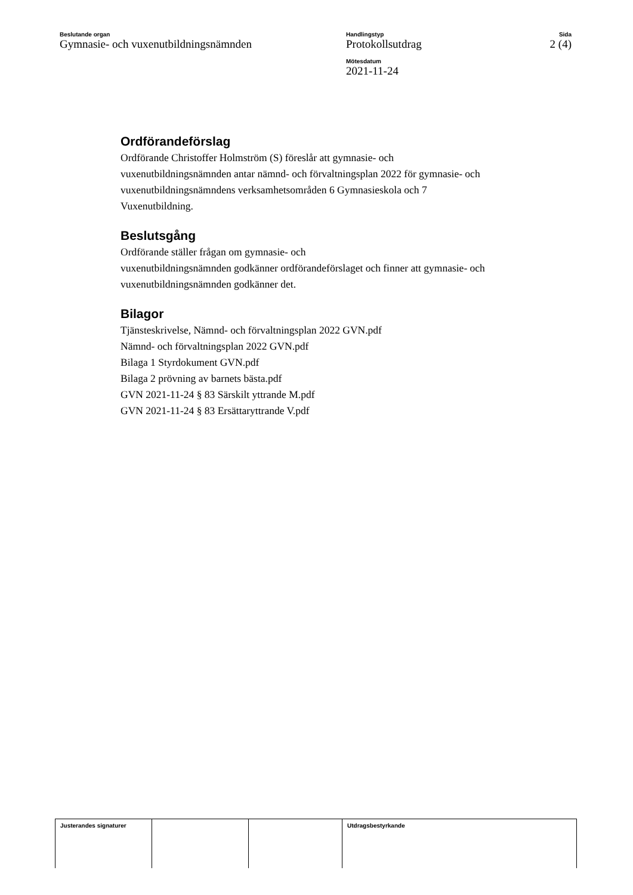Beslutande organ
Gymnasie- och vuxenutbildningsnämnden
Handlingstyp
Protokollsutdrag
Mötesdatum
2021-11-24
Sida
2 (4)
Ordförandeförslag
Ordförande Christoffer Holmström (S) föreslår att gymnasie- och vuxenutbildningsnämnden antar nämnd- och förvaltningsplan 2022 för gymnasie- och vuxenutbildningsnämndens verksamhetsområden 6 Gymnasieskola och 7 Vuxenutbildning.
Beslutsgång
Ordförande ställer frågan om gymnasie- och
vuxenutbildningsnämnden godkänner ordförandeförslaget och finner att gymnasie- och vuxenutbildningsnämnden godkänner det.
Bilagor
Tjänsteskrivelse, Nämnd- och förvaltningsplan 2022 GVN.pdf
Nämnd- och förvaltningsplan 2022 GVN.pdf
Bilaga 1 Styrdokument GVN.pdf
Bilaga 2 prövning av barnets bästa.pdf
GVN 2021-11-24 § 83 Särskilt yttrande M.pdf
GVN 2021-11-24 § 83 Ersättaryttrande V.pdf
| Justerandes signaturer | | | Utdragsbestyrkande |